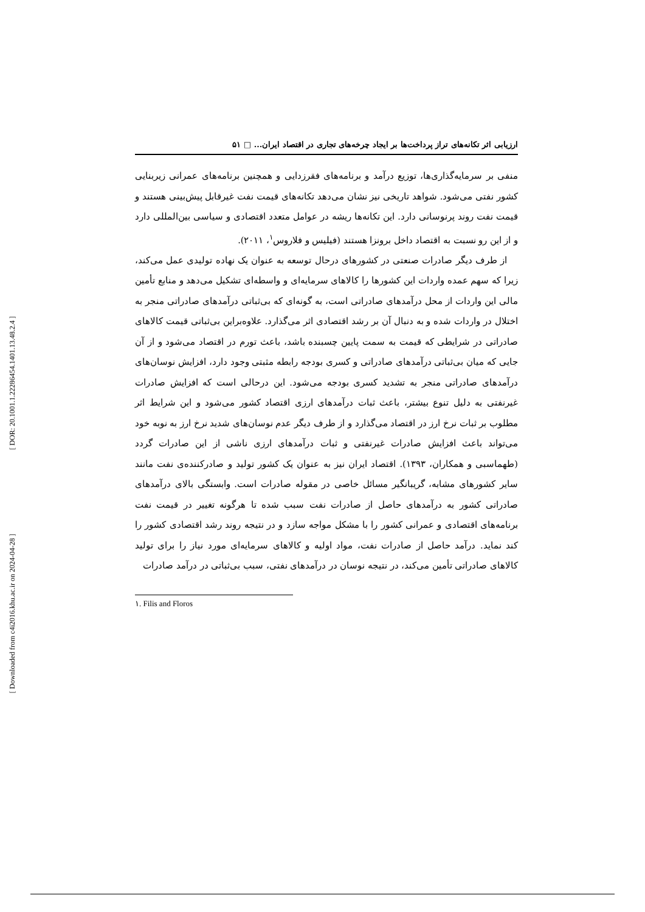[ DOR: 20.1001.1.22286454.1401.13.48.2.4 ]
[ Downloaded from c4i2016.khu.ac.ir on 2024-04-28 ]
ارزیابی اثر تکانه‌های تراز پرداخت‌ها بر ایجاد چرخه‌های تجاری در اقتصاد ایران... □ ۵۱
منفی بر سرمایه‌گذاری‌ها، توزیع درآمد و برنامه‌های فقرزدایی و همچنین برنامه‌های عمرانی زیربنایی کشور نفتی می‌شود. شواهد تاریخی نیز نشان می‌دهد تکانه‌های قیمت نفت غیرقابل پیش‌بینی هستند و قیمت نفت روند پرنوسانی دارد. این تکانه‌ها ریشه در عوامل متعدد اقتصادی و سیاسی بین‌المللی دارد و از این رو نسبت به اقتصاد داخل برونزا هستند (فیلیس و فلاروس<sup>۱</sup>، ۲۰۱۱).
از طرف دیگر صادرات صنعتی در کشورهای درحال توسعه به عنوان یک نهاده تولیدی عمل می‌کند، زیرا که سهم عمده واردات این کشورها را کالاهای سرمایه‌ای و واسطه‌ای تشکیل می‌دهد و منابع تأمین مالی این واردات از محل درآمدهای صادراتی است، به گونه‌ای که بی‌ثباتی درآمدهای صادراتی منجر به اختلال در واردات شده و به دنبال آن بر رشد اقتصادی اثر می‌گذارد. علاوه‌براین بی‌ثباتی قیمت کالاهای صادراتی در شرایطی که قیمت به سمت پایین چسبنده باشد، باعث تورم در اقتصاد می‌شود و از آن جایی که میان بی‌ثباتی درآمدهای صادراتی و کسری بودجه رابطه مثبتی وجود دارد، افزایش نوسان‌های درآمدهای صادراتی منجر به تشدید کسری بودجه می‌شود. این درحالی است که افزایش صادرات غیرنفتی به دلیل تنوع بیشتر، باعث ثبات درآمدهای ارزی اقتصاد کشور می‌شود و این شرایط اثر مطلوب بر ثبات نرخ ارز در اقتصاد می‌گذارد و از طرف دیگر عدم نوسان‌های شدید نرخ ارز به نوبه خود می‌تواند باعث افزایش صادرات غیرنفتی و ثبات درآمدهای ارزی ناشی از این صادرات گردد (طهماسبی و همکاران، ۱۳۹۳). اقتصاد ایران نیز به عنوان یک کشور تولید و صادرکننده‌ی نفت مانند سایر کشورهای مشابه، گریبانگیر مسائل خاصی در مقوله صادرات است. وابستگی بالای درآمدهای صادراتی کشور به درآمدهای حاصل از صادرات نفت سبب شده تا هرگونه تغییر در قیمت نفت برنامه‌های اقتصادی و عمرانی کشور را با مشکل مواجه سازد و در نتیجه روند رشد اقتصادی کشور را کند نماید. درآمد حاصل از صادرات نفت، مواد اولیه و کالاهای سرمایه‌ای مورد نیاز را برای تولید کالاهای صادراتی تأمین می‌کند، در نتیجه نوسان در درآمدهای نفتی، سبب بی‌ثباتی در درآمد صادرات
۱. Filis and Floros